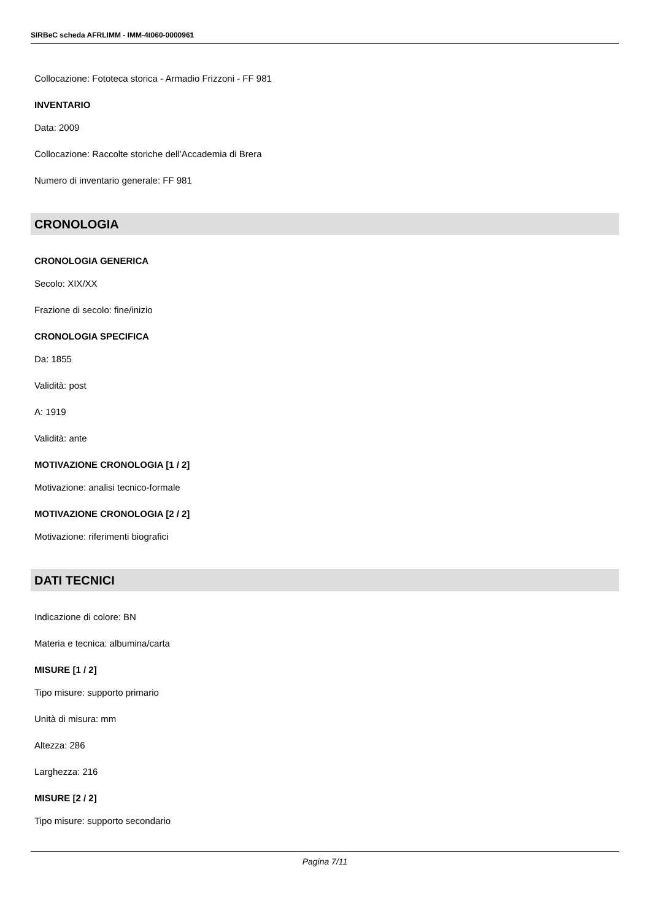SIRBeC scheda AFRLIMM - IMM-4t060-0000961
Collocazione: Fototeca storica - Armadio Frizzoni - FF 981
INVENTARIO
Data: 2009
Collocazione: Raccolte storiche dell'Accademia di Brera
Numero di inventario generale: FF 981
CRONOLOGIA
CRONOLOGIA GENERICA
Secolo: XIX/XX
Frazione di secolo: fine/inizio
CRONOLOGIA SPECIFICA
Da: 1855
Validità: post
A: 1919
Validità: ante
MOTIVAZIONE CRONOLOGIA [1 / 2]
Motivazione: analisi tecnico-formale
MOTIVAZIONE CRONOLOGIA [2 / 2]
Motivazione: riferimenti biografici
DATI TECNICI
Indicazione di colore: BN
Materia e tecnica: albumina/carta
MISURE [1 / 2]
Tipo misure: supporto primario
Unità di misura: mm
Altezza: 286
Larghezza: 216
MISURE [2 / 2]
Tipo misure: supporto secondario
Pagina 7/11